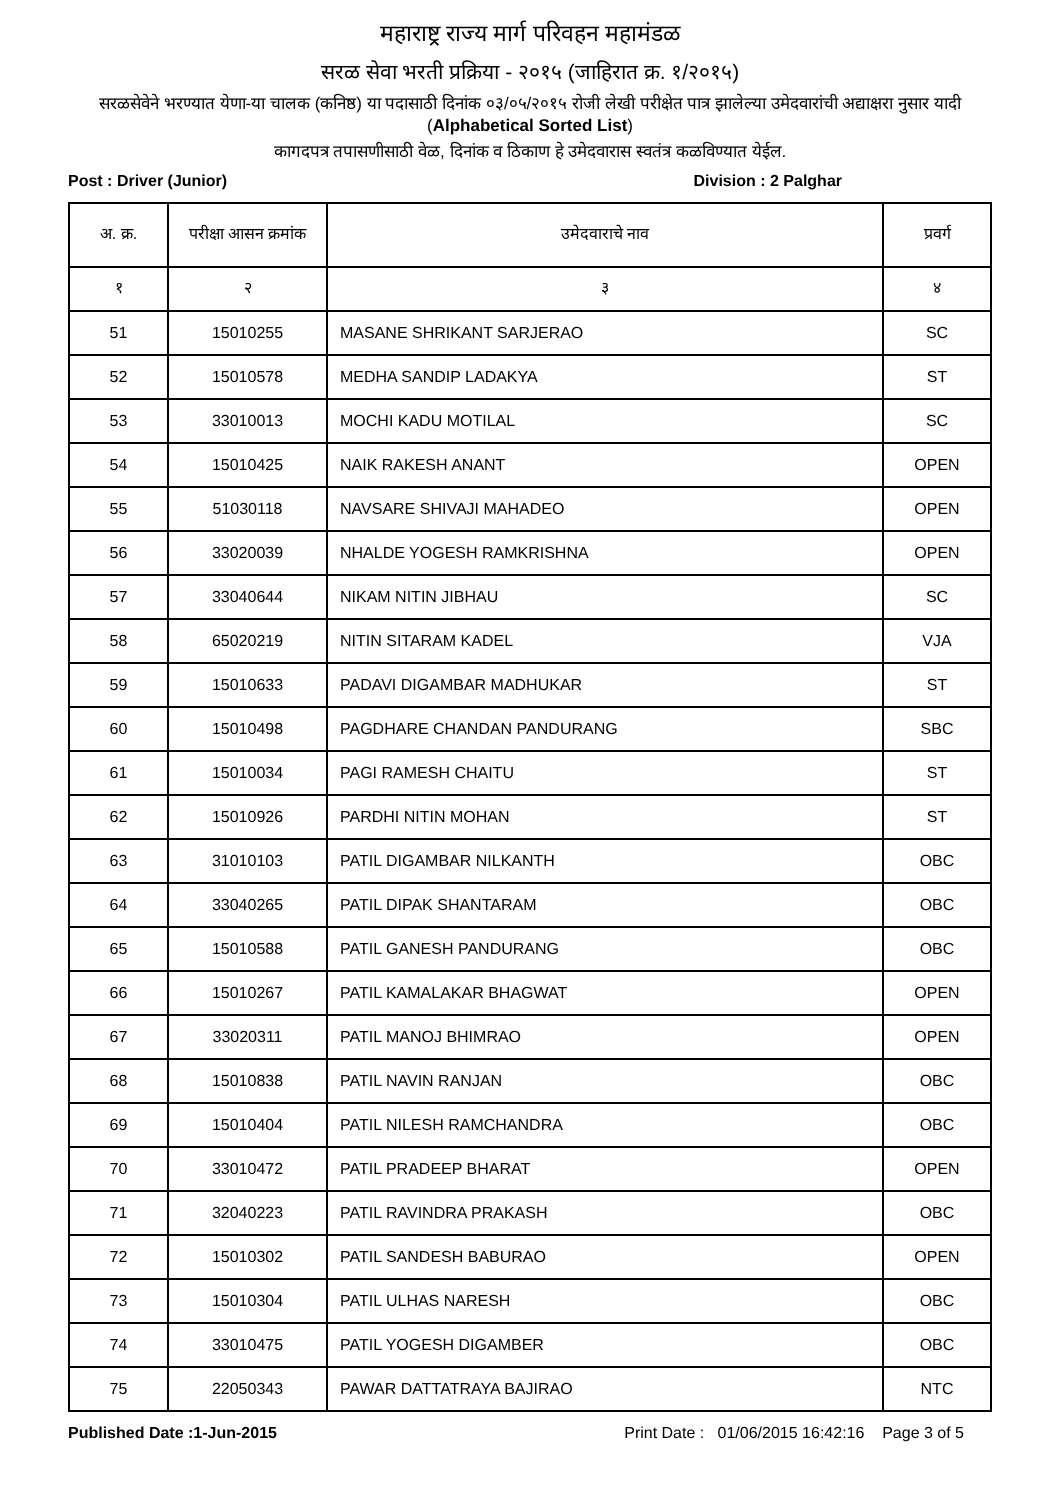महाराष्ट्र राज्य मार्ग परिवहन महामंडळ
सरळ सेवा भरती प्रक्रिया - २०१५ (जाहिरात क्र. १/२०१५)
सरळसेवेने भरण्यात येणा-या चालक (कनिष्ठ) या पदासाठी दिनांक ०३/०५/२०१५ रोजी लेखी परीक्षेत पात्र झालेल्या उमेदवारांची अद्याक्षरा नुसार यादी (Alphabetical Sorted List)
कागदपत्र तपासणीसाठी वेळ, दिनांक व ठिकाण हे उमेदवारास स्वतंत्र कळविण्यात येईल.
Post : Driver (Junior) Division : 2 Palghar
| अ. क्र. | परीक्षा आसन क्रमांक | उमेदवाराचे नाव | प्रवर्ग |
| --- | --- | --- | --- |
| १ | २ | ३ | ४ |
| 51 | 15010255 | MASANE SHRIKANT SARJERAO | SC |
| 52 | 15010578 | MEDHA SANDIP LADAKYA | ST |
| 53 | 33010013 | MOCHI KADU MOTILAL | SC |
| 54 | 15010425 | NAIK RAKESH ANANT | OPEN |
| 55 | 51030118 | NAVSARE SHIVAJI MAHADEO | OPEN |
| 56 | 33020039 | NHALDE YOGESH RAMKRISHNA | OPEN |
| 57 | 33040644 | NIKAM NITIN JIBHAU | SC |
| 58 | 65020219 | NITIN SITARAM KADEL | VJA |
| 59 | 15010633 | PADAVI DIGAMBAR MADHUKAR | ST |
| 60 | 15010498 | PAGDHARE CHANDAN PANDURANG | SBC |
| 61 | 15010034 | PAGI RAMESH CHAITU | ST |
| 62 | 15010926 | PARDHI NITIN MOHAN | ST |
| 63 | 31010103 | PATIL DIGAMBAR NILKANTH | OBC |
| 64 | 33040265 | PATIL DIPAK SHANTARAM | OBC |
| 65 | 15010588 | PATIL GANESH PANDURANG | OBC |
| 66 | 15010267 | PATIL KAMALAKAR BHAGWAT | OPEN |
| 67 | 33020311 | PATIL MANOJ BHIMRAO | OPEN |
| 68 | 15010838 | PATIL NAVIN RANJAN | OBC |
| 69 | 15010404 | PATIL NILESH RAMCHANDRA | OBC |
| 70 | 33010472 | PATIL PRADEEP BHARAT | OPEN |
| 71 | 32040223 | PATIL RAVINDRA PRAKASH | OBC |
| 72 | 15010302 | PATIL SANDESH BABURAO | OPEN |
| 73 | 15010304 | PATIL ULHAS NARESH | OBC |
| 74 | 33010475 | PATIL YOGESH DIGAMBER | OBC |
| 75 | 22050343 | PAWAR DATTATRAYA BAJIRAO | NTC |
Published Date :1-Jun-2015 Print Date : 01/06/2015 16:42:16 Page 3 of 5